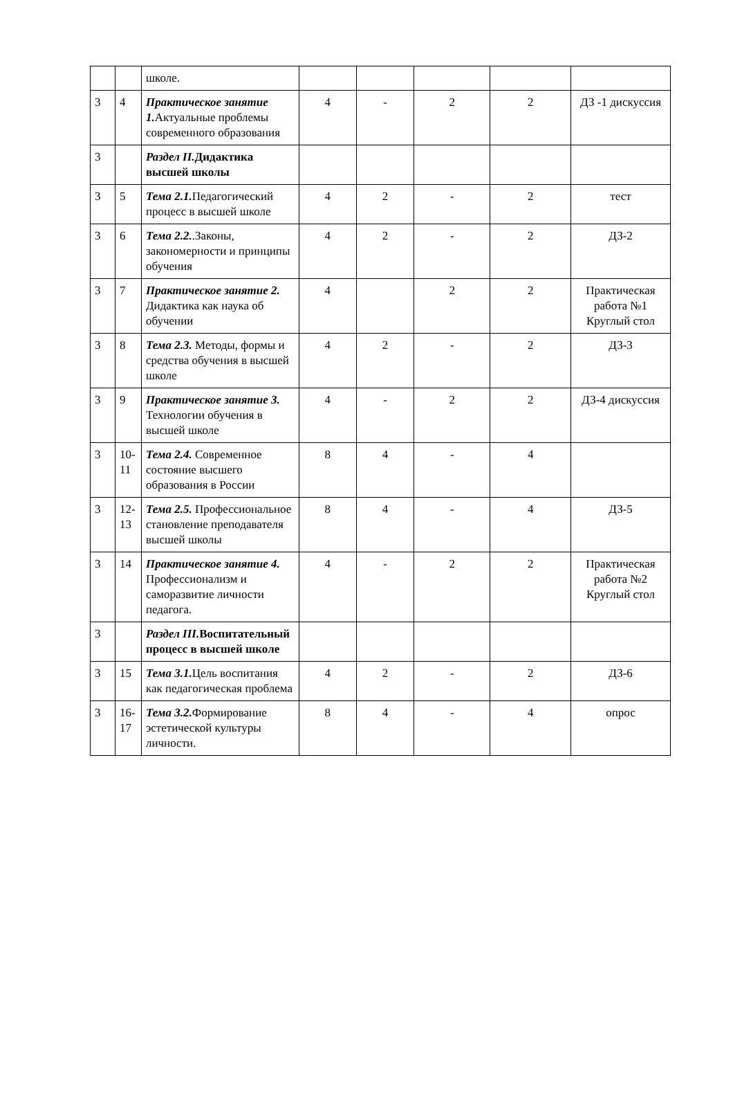| | | школе. | | | | | |
| 3 | 4 | Практическое занятие 1. Актуальные проблемы современного образования | 4 | - | 2 | 2 | ДЗ -1 дискуссия |
| 3 | | Раздел II. Дидактика высшей школы | | | | | |
| 3 | 5 | Тема 2.1. Педагогический процесс в высшей школе | 4 | 2 | - | 2 | тест |
| 3 | 6 | Тема 2.2. .Законы, закономерности и принципы обучения | 4 | 2 | - | 2 | ДЗ-2 |
| 3 | 7 | Практическое занятие 2. Дидактика как наука об обучении | 4 | | 2 | 2 | Практическая работа №1 Круглый стол |
| 3 | 8 | Тема 2.3. Методы, формы и средства обучения в высшей школе | 4 | 2 | - | 2 | ДЗ-3 |
| 3 | 9 | Практическое занятие 3. Технологии обучения в высшей школе | 4 | - | 2 | 2 | ДЗ-4 дискуссия |
| 3 | 10-11 | Тема 2.4. Современное состояние высшего образования в России | 8 | 4 | - | 4 | |
| 3 | 12-13 | Тема 2.5. Профессиональное становление преподавателя высшей школы | 8 | 4 | - | 4 | ДЗ-5 |
| 3 | 14 | Практическое занятие 4. Профессионализм и саморазвитие личности педагога. | 4 | - | 2 | 2 | Практическая работа №2 Круглый стол |
| 3 | | Раздел III. Воспитательный процесс в высшей школе | | | | | |
| 3 | 15 | Тема 3.1. Цель воспитания как педагогическая проблема | 4 | 2 | - | 2 | ДЗ-6 |
| 3 | 16-17 | Тема 3.2. Формирование эстетической культуры личности. | 8 | 4 | - | 4 | опрос |